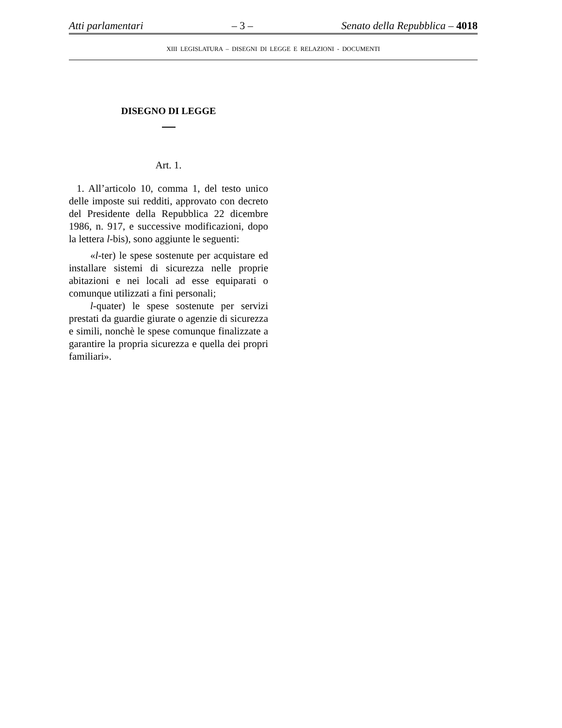Atti parlamentari – 3 – Senato della Repubblica – 4018
XIII LEGISLATURA – DISEGNI DI LEGGE E RELAZIONI - DOCUMENTI
DISEGNO DI LEGGE
Art. 1.
1. All’articolo 10, comma 1, del testo unico delle imposte sui redditi, approvato con decreto del Presidente della Repubblica 22 dicembre 1986, n. 917, e successive modificazioni, dopo la lettera l-bis), sono aggiunte le seguenti:
«l-ter) le spese sostenute per acquistare ed installare sistemi di sicurezza nelle proprie abitazioni e nei locali ad esse equiparati o comunque utilizzati a fini personali;
l-quater) le spese sostenute per servizi prestati da guardie giurate o agenzie di sicurezza e simili, nonchè le spese comunque finalizzate a garantire la propria sicurezza e quella dei propri familiari».